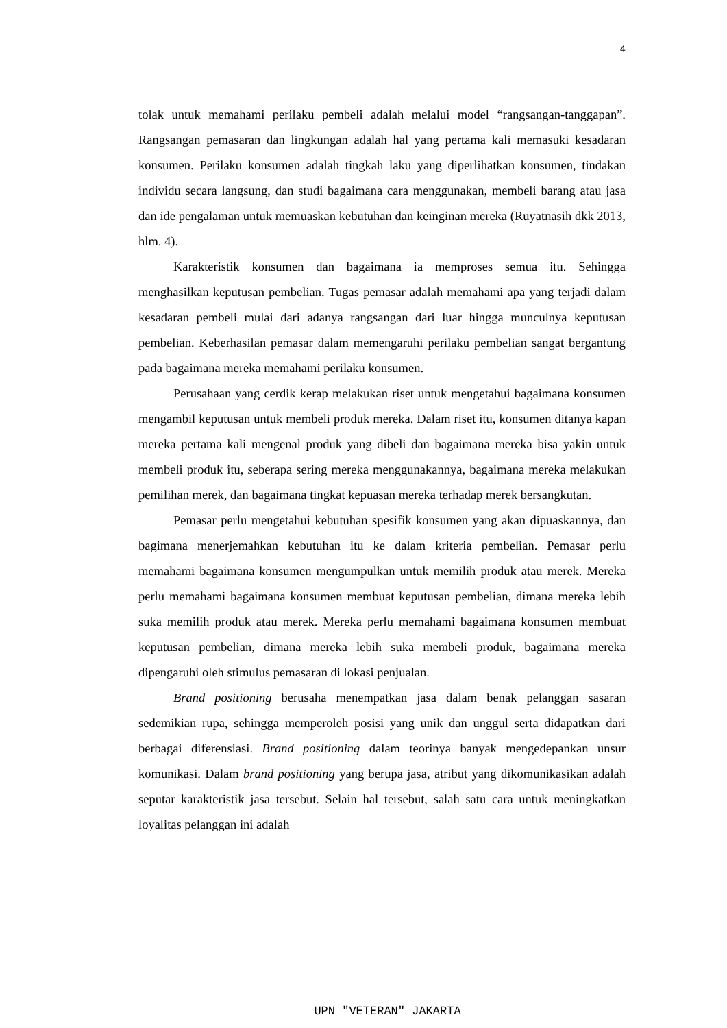4
tolak untuk memahami perilaku pembeli adalah melalui model “rangsangan-tanggapan”. Rangsangan pemasaran dan lingkungan adalah hal yang pertama kali memasuki kesadaran konsumen. Perilaku konsumen adalah tingkah laku yang diperlihatkan konsumen, tindakan individu secara langsung, dan studi bagaimana cara menggunakan, membeli barang atau jasa dan ide pengalaman untuk memuaskan kebutuhan dan keinginan mereka (Ruyatnasih dkk 2013, hlm. 4).
Karakteristik konsumen dan bagaimana ia memproses semua itu. Sehingga menghasilkan keputusan pembelian. Tugas pemasar adalah memahami apa yang terjadi dalam kesadaran pembeli mulai dari adanya rangsangan dari luar hingga munculnya keputusan pembelian. Keberhasilan pemasar dalam memengaruhi perilaku pembelian sangat bergantung pada bagaimana mereka memahami perilaku konsumen.
Perusahaan yang cerdik kerap melakukan riset untuk mengetahui bagaimana konsumen mengambil keputusan untuk membeli produk mereka. Dalam riset itu, konsumen ditanya kapan mereka pertama kali mengenal produk yang dibeli dan bagaimana mereka bisa yakin untuk membeli produk itu, seberapa sering mereka menggunakannya, bagaimana mereka melakukan pemilihan merek, dan bagaimana tingkat kepuasan mereka terhadap merek bersangkutan.
Pemasar perlu mengetahui kebutuhan spesifik konsumen yang akan dipuaskannya, dan bagimana menerjemahkan kebutuhan itu ke dalam kriteria pembelian. Pemasar perlu memahami bagaimana konsumen mengumpulkan untuk memilih produk atau merek. Mereka perlu memahami bagaimana konsumen membuat keputusan pembelian, dimana mereka lebih suka memilih produk atau merek. Mereka perlu memahami bagaimana konsumen membuat keputusan pembelian, dimana mereka lebih suka membeli produk, bagaimana mereka dipengaruhi oleh stimulus pemasaran di lokasi penjualan.
Brand positioning berusaha menempatkan jasa dalam benak pelanggan sasaran sedemikian rupa, sehingga memperoleh posisi yang unik dan unggul serta didapatkan dari berbagai diferensiasi. Brand positioning dalam teorinya banyak mengedepankan unsur komunikasi. Dalam brand positioning yang berupa jasa, atribut yang dikomunikasikan adalah seputar karakteristik jasa tersebut. Selain hal tersebut, salah satu cara untuk meningkatkan loyalitas pelanggan ini adalah
UPN "VETERAN" JAKARTA